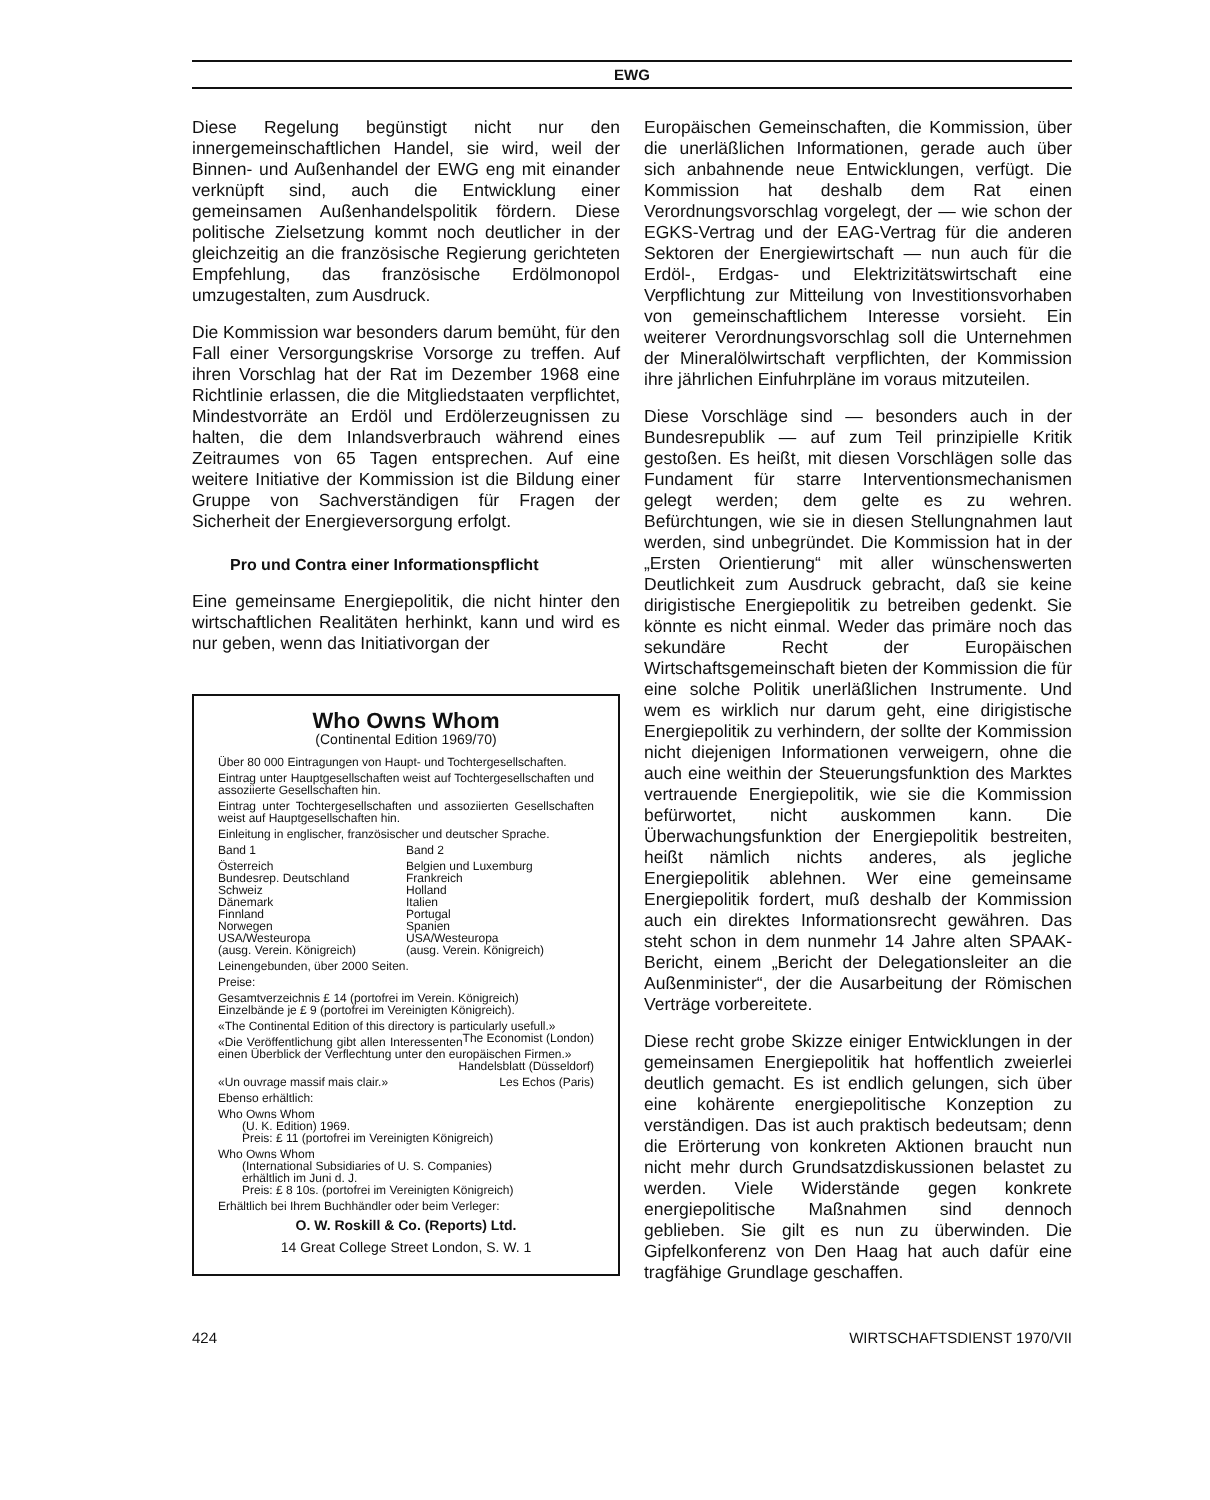EWG
Diese Regelung begünstigt nicht nur den innergemeinschaftlichen Handel, sie wird, weil der Binnen- und Außenhandel der EWG eng mit einander verknüpft sind, auch die Entwicklung einer gemeinsamen Außenhandelspolitik fördern. Diese politische Zielsetzung kommt noch deutlicher in der gleichzeitig an die französische Regierung gerichteten Empfehlung, das französische Erdölmonopol umzugestalten, zum Ausdruck.
Die Kommission war besonders darum bemüht, für den Fall einer Versorgungskrise Vorsorge zu treffen. Auf ihren Vorschlag hat der Rat im Dezember 1968 eine Richtlinie erlassen, die die Mitgliedstaaten verpflichtet, Mindestvorräte an Erdöl und Erdölerzeugnissen zu halten, die dem Inlandsverbrauch während eines Zeitraumes von 65 Tagen entsprechen. Auf eine weitere Initiative der Kommission ist die Bildung einer Gruppe von Sachverständigen für Fragen der Sicherheit der Energieversorgung erfolgt.
Pro und Contra einer Informationspflicht
Eine gemeinsame Energiepolitik, die nicht hinter den wirtschaftlichen Realitäten herhinkt, kann und wird es nur geben, wenn das Initiativorgan der
Who Owns Whom
(Continental Edition 1969/70)
Über 80 000 Eintragungen von Haupt- und Tochtergesellschaften.
Eintrag unter Hauptgesellschaften weist auf Tochtergesellschaften und assoziierte Gesellschaften hin.
Eintrag unter Tochtergesellschaften und assoziierten Gesellschaften weist auf Hauptgesellschaften hin.
Einleitung in englischer, französischer und deutscher Sprache.
Band 1
Österreich
Bundesrep. Deutschland
Schweiz
Dänemark
Finnland
Norwegen
USA/Westeuropa
(ausg. Verein. Königreich)
Band 2
Belgien und Luxemburg
Frankreich
Holland
Italien
Portugal
Spanien
USA/Westeuropa
(ausg. Verein. Königreich)
Leinengebunden, über 2000 Seiten.
Preise:
Gesamtverzeichnis £ 14 (portofrei im Verein. Königreich)
Einzelbände je £ 9 (portofrei im Vereinigten Königreich).
«The Continental Edition of this directory is particularly usefull.» The Economist (London)
«Die Veröffentlichung gibt allen Interessenten einen Überblick der Verflechtung unter den europäischen Firmen.»
Handelsblatt (Düsseldorf)
«Un ouvrage massif mais clair.» Les Echos (Paris)
Ebenso erhältlich:
Who Owns Whom
(U. K. Edition) 1969.
Preis: £ 11 (portofrei im Vereinigten Königreich)
Who Owns Whom
(International Subsidiaries of U. S. Companies)
erhältlich im Juni d. J.
Preis: £ 8 10s. (portofrei im Vereinigten Königreich)
Erhältlich bei Ihrem Buchhändler oder beim Verleger:
O. W. Roskill & Co. (Reports) Ltd.
14 Great College Street London, S. W. 1
Europäischen Gemeinschaften, die Kommission, über die unerläßlichen Informationen, gerade auch über sich anbahnende neue Entwicklungen, verfügt. Die Kommission hat deshalb dem Rat einen Verordnungsvorschlag vorgelegt, der — wie schon der EGKS-Vertrag und der EAG-Vertrag für die anderen Sektoren der Energiewirtschaft — nun auch für die Erdöl-, Erdgas- und Elektrizitätswirtschaft eine Verpflichtung zur Mitteilung von Investitionsvorhaben von gemeinschaftlichem Interesse vorsieht. Ein weiterer Verordnungsvorschlag soll die Unternehmen der Mineralölwirtschaft verpflichten, der Kommission ihre jährlichen Einfuhrpläne im voraus mitzuteilen.
Diese Vorschläge sind — besonders auch in der Bundesrepublik — auf zum Teil prinzipielle Kritik gestoßen. Es heißt, mit diesen Vorschlägen solle das Fundament für starre Interventionsmechanismen gelegt werden; dem gelte es zu wehren. Befürchtungen, wie sie in diesen Stellungnahmen laut werden, sind unbegründet. Die Kommission hat in der „Ersten Orientierung“ mit aller wünschenswerten Deutlichkeit zum Ausdruck gebracht, daß sie keine dirigistische Energiepolitik zu betreiben gedenkt. Sie könnte es nicht einmal. Weder das primäre noch das sekundäre Recht der Europäischen Wirtschaftsgemeinschaft bieten der Kommission die für eine solche Politik unerläßlichen Instrumente. Und wem es wirklich nur darum geht, eine dirigistische Energiepolitik zu verhindern, der sollte der Kommission nicht diejenigen Informationen verweigern, ohne die auch eine weithin der Steuerungsfunktion des Marktes vertrauende Energiepolitik, wie sie die Kommission befürwortet, nicht auskommen kann. Die Überwachungsfunktion der Energiepolitik bestreiten, heißt nämlich nichts anderes, als jegliche Energiepolitik ablehnen. Wer eine gemeinsame Energiepolitik fordert, muß deshalb der Kommission auch ein direktes Informationsrecht gewähren. Das steht schon in dem nunmehr 14 Jahre alten SPAAK-Bericht, einem „Bericht der Delegationsleiter an die Außenminister“, der die Ausarbeitung der Römischen Verträge vorbereitete.
Diese recht grobe Skizze einiger Entwicklungen in der gemeinsamen Energiepolitik hat hoffentlich zweierlei deutlich gemacht. Es ist endlich gelungen, sich über eine kohärente energiepolitische Konzeption zu verständigen. Das ist auch praktisch bedeutsam; denn die Erörterung von konkreten Aktionen braucht nun nicht mehr durch Grundsatzdiskussionen belastet zu werden. Viele Widerstände gegen konkrete energiepolitische Maßnahmen sind dennoch geblieben. Sie gilt es nun zu überwinden. Die Gipfelkonferenz von Den Haag hat auch dafür eine tragfähige Grundlage geschaffen.
424 WIRTSCHAFTSDIENST 1970/VII